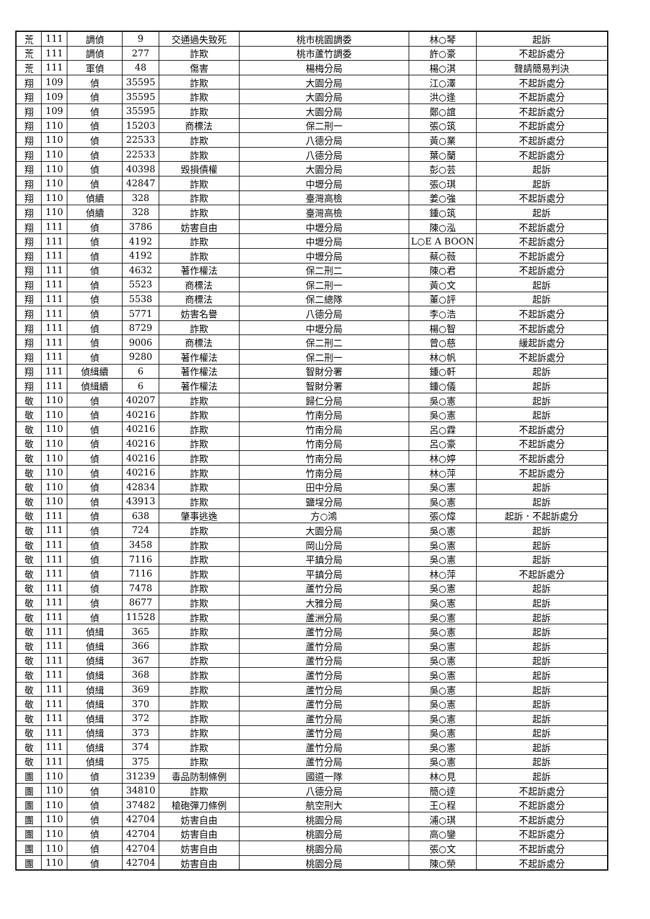| 荒 | 111 | 調偵 | 9 | 交通過失致死 | 桃市桃園調委 | 林○琴 | 起訴 |
| 荒 | 111 | 調偵 | 277 | 詐欺 | 桃市蘆竹調委 | 許○豪 | 不起訴處分 |
| 荒 | 111 | 軍偵 | 48 | 傷害 | 楊梅分局 | 楊○淇 | 聲請簡易判決 |
| 翔 | 109 | 偵 | 35595 | 詐欺 | 大園分局 | 江○澤 | 不起訴處分 |
| 翔 | 109 | 偵 | 35595 | 詐欺 | 大園分局 | 洪○逢 | 不起訴處分 |
| 翔 | 109 | 偵 | 35595 | 詐欺 | 大園分局 | 鄭○誼 | 不起訴處分 |
| 翔 | 110 | 偵 | 15203 | 商標法 | 保二刑一 | 張○筑 | 不起訴處分 |
| 翔 | 110 | 偵 | 22533 | 詐欺 | 八德分局 | 黃○業 | 不起訴處分 |
| 翔 | 110 | 偵 | 22533 | 詐欺 | 八德分局 | 葉○蘭 | 不起訴處分 |
| 翔 | 110 | 偵 | 40398 | 毀損債權 | 大園分局 | 彭○芸 | 起訴 |
| 翔 | 110 | 偵 | 42847 | 詐欺 | 中壢分局 | 張○琪 | 起訴 |
| 翔 | 110 | 偵續 | 328 | 詐欺 | 臺灣高檢 | 姜○強 | 不起訴處分 |
| 翔 | 110 | 偵續 | 328 | 詐欺 | 臺灣高檢 | 鍾○筑 | 起訴 |
| 翔 | 111 | 偵 | 3786 | 妨害自由 | 中壢分局 | 陳○泓 | 不起訴處分 |
| 翔 | 111 | 偵 | 4192 | 詐欺 | 中壢分局 | L○E A BOON | 不起訴處分 |
| 翔 | 111 | 偵 | 4192 | 詐欺 | 中壢分局 | 蔡○薇 | 不起訴處分 |
| 翔 | 111 | 偵 | 4632 | 著作權法 | 保二刑二 | 陳○君 | 不起訴處分 |
| 翔 | 111 | 偵 | 5523 | 商標法 | 保二刑一 | 黃○文 | 起訴 |
| 翔 | 111 | 偵 | 5538 | 商標法 | 保二總隊 | 董○評 | 起訴 |
| 翔 | 111 | 偵 | 5771 | 妨害名譽 | 八德分局 | 李○浩 | 不起訴處分 |
| 翔 | 111 | 偵 | 8729 | 詐欺 | 中壢分局 | 楊○智 | 不起訴處分 |
| 翔 | 111 | 偵 | 9006 | 商標法 | 保二刑二 | 曾○慈 | 緩起訴處分 |
| 翔 | 111 | 偵 | 9280 | 著作權法 | 保二刑一 | 林○帆 | 不起訴處分 |
| 翔 | 111 | 偵緝續 | 6 | 著作權法 | 智財分署 | 鍾○軒 | 起訴 |
| 翔 | 111 | 偵緝續 | 6 | 著作權法 | 智財分署 | 鍾○儀 | 起訴 |
| 敬 | 110 | 偵 | 40207 | 詐欺 | 歸仁分局 | 吳○憲 | 起訴 |
| 敬 | 110 | 偵 | 40216 | 詐欺 | 竹南分局 | 吳○憲 | 起訴 |
| 敬 | 110 | 偵 | 40216 | 詐欺 | 竹南分局 | 呂○霖 | 不起訴處分 |
| 敬 | 110 | 偵 | 40216 | 詐欺 | 竹南分局 | 呂○豪 | 不起訴處分 |
| 敬 | 110 | 偵 | 40216 | 詐欺 | 竹南分局 | 林○婷 | 不起訴處分 |
| 敬 | 110 | 偵 | 40216 | 詐欺 | 竹南分局 | 林○萍 | 不起訴處分 |
| 敬 | 110 | 偵 | 42834 | 詐欺 | 田中分局 | 吳○憲 | 起訴 |
| 敬 | 110 | 偵 | 43913 | 詐欺 | 鹽埕分局 | 吳○憲 | 起訴 |
| 敬 | 111 | 偵 | 638 | 肇事逃逸 | 方○鴻 | 張○煒 | 起訴．不起訴處分 |
| 敬 | 111 | 偵 | 724 | 詐欺 | 大園分局 | 吳○憲 | 起訴 |
| 敬 | 111 | 偵 | 3458 | 詐欺 | 岡山分局 | 吳○憲 | 起訴 |
| 敬 | 111 | 偵 | 7116 | 詐欺 | 平鎮分局 | 吳○憲 | 起訴 |
| 敬 | 111 | 偵 | 7116 | 詐欺 | 平鎮分局 | 林○萍 | 不起訴處分 |
| 敬 | 111 | 偵 | 7478 | 詐欺 | 蘆竹分局 | 吳○憲 | 起訴 |
| 敬 | 111 | 偵 | 8677 | 詐欺 | 大雅分局 | 吳○憲 | 起訴 |
| 敬 | 111 | 偵 | 11528 | 詐欺 | 蘆洲分局 | 吳○憲 | 起訴 |
| 敬 | 111 | 偵緝 | 365 | 詐欺 | 蘆竹分局 | 吳○憲 | 起訴 |
| 敬 | 111 | 偵緝 | 366 | 詐欺 | 蘆竹分局 | 吳○憲 | 起訴 |
| 敬 | 111 | 偵緝 | 367 | 詐欺 | 蘆竹分局 | 吳○憲 | 起訴 |
| 敬 | 111 | 偵緝 | 368 | 詐欺 | 蘆竹分局 | 吳○憲 | 起訴 |
| 敬 | 111 | 偵緝 | 369 | 詐欺 | 蘆竹分局 | 吳○憲 | 起訴 |
| 敬 | 111 | 偵緝 | 370 | 詐欺 | 蘆竹分局 | 吳○憲 | 起訴 |
| 敬 | 111 | 偵緝 | 372 | 詐欺 | 蘆竹分局 | 吳○憲 | 起訴 |
| 敬 | 111 | 偵緝 | 373 | 詐欺 | 蘆竹分局 | 吳○憲 | 起訴 |
| 敬 | 111 | 偵緝 | 374 | 詐欺 | 蘆竹分局 | 吳○憲 | 起訴 |
| 敬 | 111 | 偵緝 | 375 | 詐欺 | 蘆竹分局 | 吳○憲 | 起訴 |
| 團 | 110 | 偵 | 31239 | 毒品防制條例 | 國道一隊 | 林○見 | 起訴 |
| 團 | 110 | 偵 | 34810 | 詐欺 | 八德分局 | 簡○達 | 不起訴處分 |
| 團 | 110 | 偵 | 37482 | 槍砲彈刀條例 | 航空刑大 | 王○程 | 不起訴處分 |
| 團 | 110 | 偵 | 42704 | 妨害自由 | 桃園分局 | 浦○琪 | 不起訴處分 |
| 團 | 110 | 偵 | 42704 | 妨害自由 | 桃園分局 | 高○鑾 | 不起訴處分 |
| 團 | 110 | 偵 | 42704 | 妨害自由 | 桃園分局 | 張○文 | 不起訴處分 |
| 團 | 110 | 偵 | 42704 | 妨害自由 | 桃園分局 | 陳○榮 | 不起訴處分 |